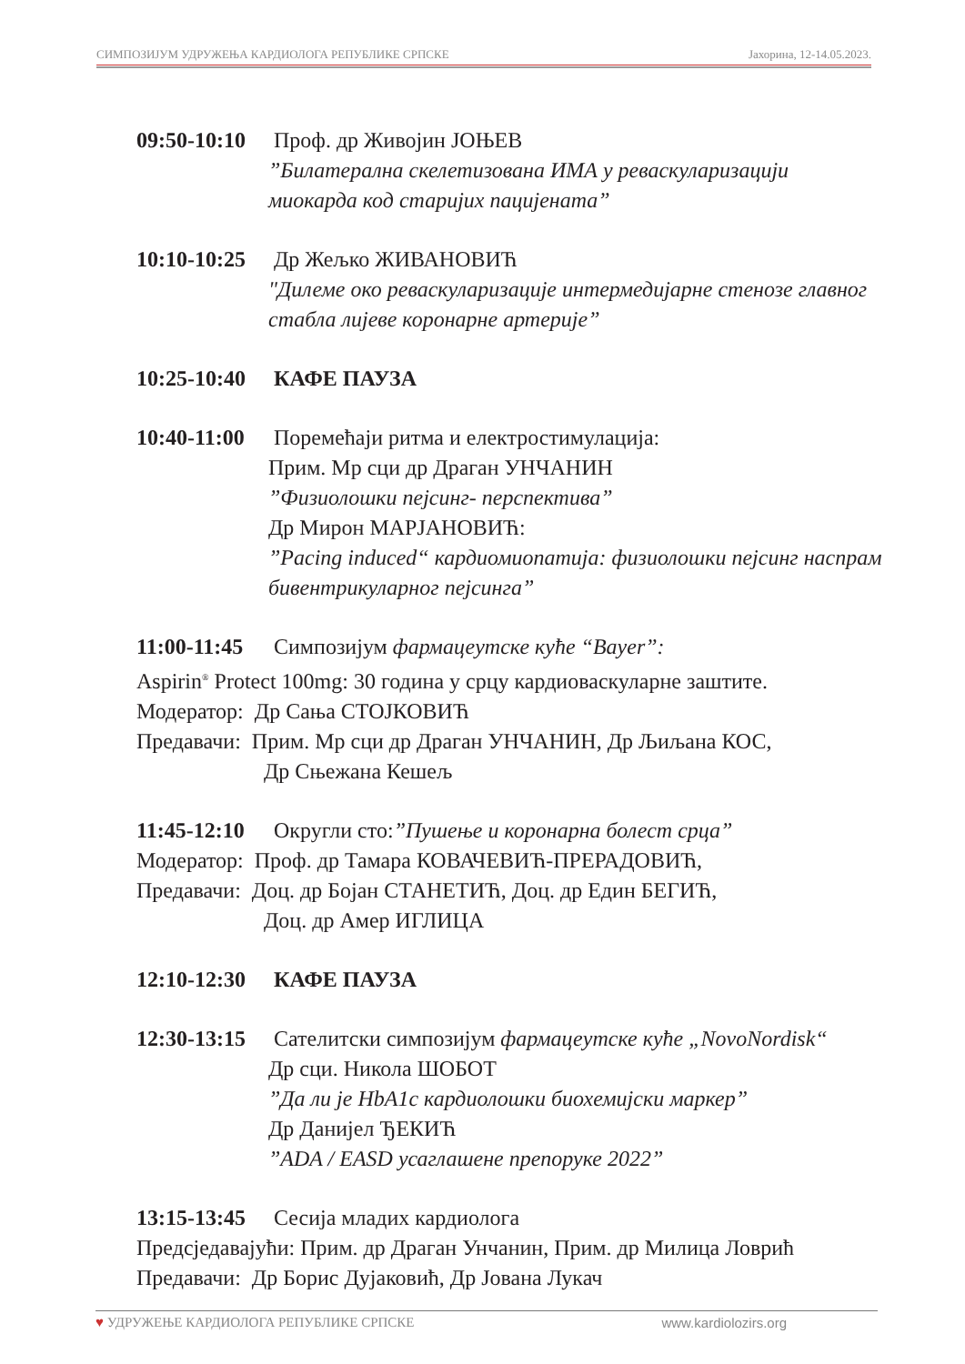СИМПОЗИЈУМ УДРУЖЕЊА КАРДИОЛОГА РЕПУБЛИКЕ СРПСКЕ Јахорина, 12-14.05.2023.
09:50-10:10 Проф. др Живојин ЈОЊЕВ
”Билатерална скелетизована ИМА у реваскуларизацији миокарда код старијих пацијената”
10:10-10:25 Др Жељко ЖИВАНОВИЋ
"Дилеме око реваскуларизације интермедијарне стенозе главног стабла лијеве коронарне артерије”
10:25-10:40 КАФЕ ПАУЗА
10:40-11:00 Поремећаји ритма и електростимулација:
Прим. Мр сци др Драган УНЧАНИН
”Физиолошки пејсинг- перспектива”
Др Мирон МАРЈАНОВИЋ:
”Pacing induced“ кардиомиопатија: физиолошки пејсинг наспрам бивентрикуларног пејсинга”
11:00-11:45 Симпозијум фармацеутске куће “Bayer”:
Aspirin<sup>®</sup> Protect 100mg: 30 година у срцу кардиоваскуларне заштите.
Модератор: Др Сања СТОЈКОВИЋ
Предавачи: Прим. Мр сци др Драган УНЧАНИН, Др Љиљана КОС,
Др Сњежана Кешељ
11:45-12:10 Округли сто:”Пушење и коронарна болест срца”
Модератор: Проф. др Тамара КОВАЧЕВИЋ-ПРЕРАДОВИЋ,
Предавачи: Доц. др Бојан СТАНЕТИЋ, Доц. др Един БЕГИЋ,
Доц. др Амер ИГЛИЦА
12:10-12:30 КАФЕ ПАУЗА
12:30-13:15 Сателитски симпозијум фармацеутске куће „NovoNordisk“
Др сци. Никола ШОБОТ
”Да ли је HbA1c кардиолошки биохемијски маркер”
Др Данијел ЂЕКИЋ
”ADA / EASD усаглашене препоруке 2022”
13:15-13:45 Сесија младих кардиолога
Предсједавајући: Прим. др Драган Унчанин, Прим. др Милица Ловрић
Предавачи: Др Борис Дујаковић, Др Јована Лукач
♥ УДРУЖЕЊЕ КАРДИОЛОГА РЕПУБЛИКЕ СРПСКЕ www.kardiolozirs.org